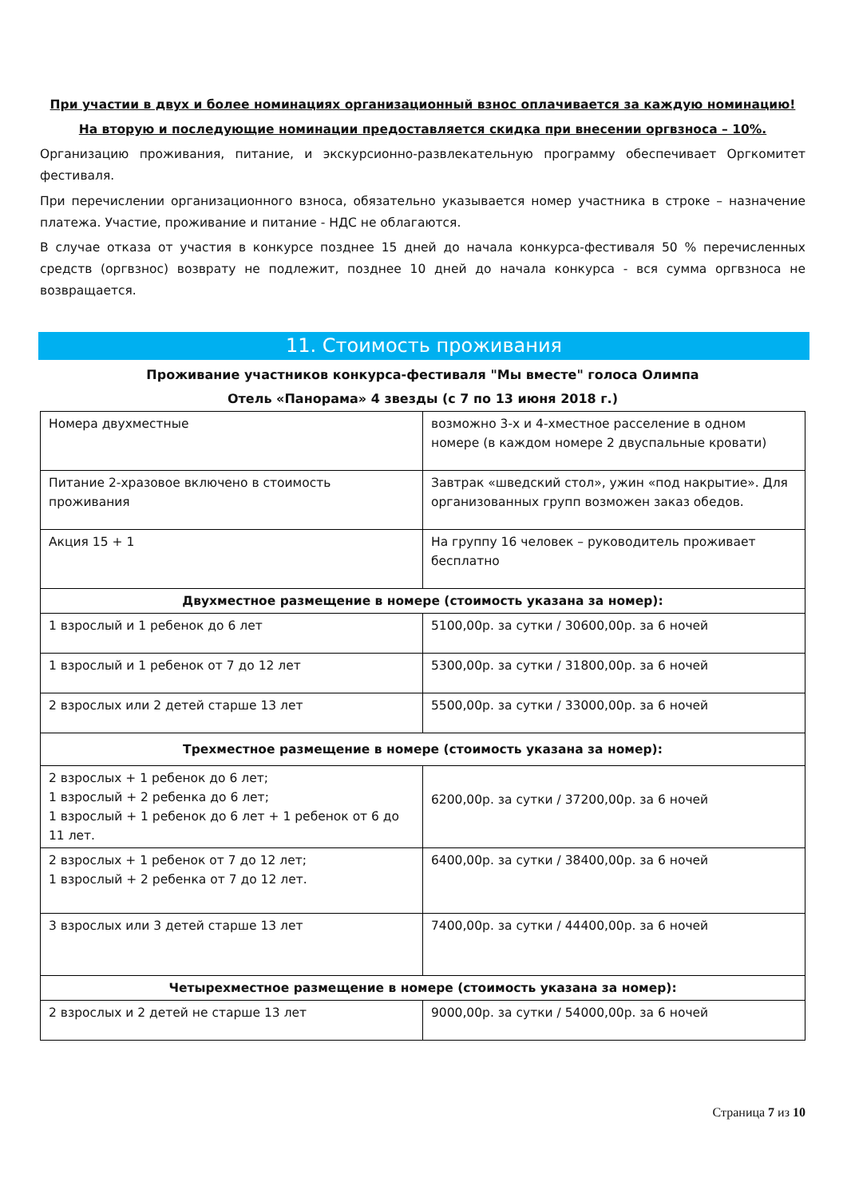При участии в двух и более номинациях организационный взнос оплачивается за каждую номинацию!
На вторую и последующие номинации предоставляется скидка при внесении оргвзноса – 10%.
Организацию проживания, питание, и экскурсионно-развлекательную программу обеспечивает Оргкомитет фестиваля.
При перечислении организационного взноса, обязательно указывается номер участника в строке – назначение платежа. Участие, проживание и питание - НДС не облагаются.
В случае отказа от участия в конкурсе позднее 15 дней до начала конкурса-фестиваля 50 % перечисленных средств (оргвзнос) возврату не подлежит, позднее 10 дней до начала конкурса - вся сумма оргвзноса не возвращается.
11. Стоимость проживания
Проживание участников конкурса-фестиваля "Мы вместе" голоса Олимпа
Отель «Панорама» 4 звезды (с 7 по 13 июня 2018 г.)
| Номера двухместные | возможно 3-х и 4-хместное расселение в одном номере (в каждом номере 2 двуспальные кровати) |
| Питание 2-хразовое включено в стоимость проживания | Завтрак «шведский стол», ужин «под накрытие». Для организованных групп возможен заказ обедов. |
| Акция 15 + 1 | На группу 16 человек – руководитель проживает бесплатно |
| Двухместное размещение в номере (стоимость указана за номер): | |
| 1 взрослый и 1 ребенок до 6 лет | 5100,00р. за сутки / 30600,00р. за 6 ночей |
| 1 взрослый и 1 ребенок от 7 до 12 лет | 5300,00р. за сутки / 31800,00р. за 6 ночей |
| 2 взрослых или 2 детей старше 13 лет | 5500,00р. за сутки / 33000,00р. за 6 ночей |
| Трехместное размещение в номере (стоимость указана за номер): | |
| 2 взрослых + 1 ребенок до 6 лет; 1 взрослый + 2 ребенка до 6 лет; 1 взрослый + 1 ребенок до 6 лет + 1 ребенок от 6 до 11 лет. | 6200,00р. за сутки / 37200,00р. за 6 ночей |
| 2 взрослых + 1 ребенок от 7 до 12 лет; 1 взрослый + 2 ребенка от 7 до 12 лет. | 6400,00р. за сутки / 38400,00р. за 6 ночей |
| 3 взрослых или 3 детей старше 13 лет | 7400,00р. за сутки / 44400,00р. за 6 ночей |
| Четырехместное размещение в номере (стоимость указана за номер): | |
| 2 взрослых и 2 детей не старше 13 лет | 9000,00р. за сутки / 54000,00р. за 6 ночей |
Страница 7 из 10